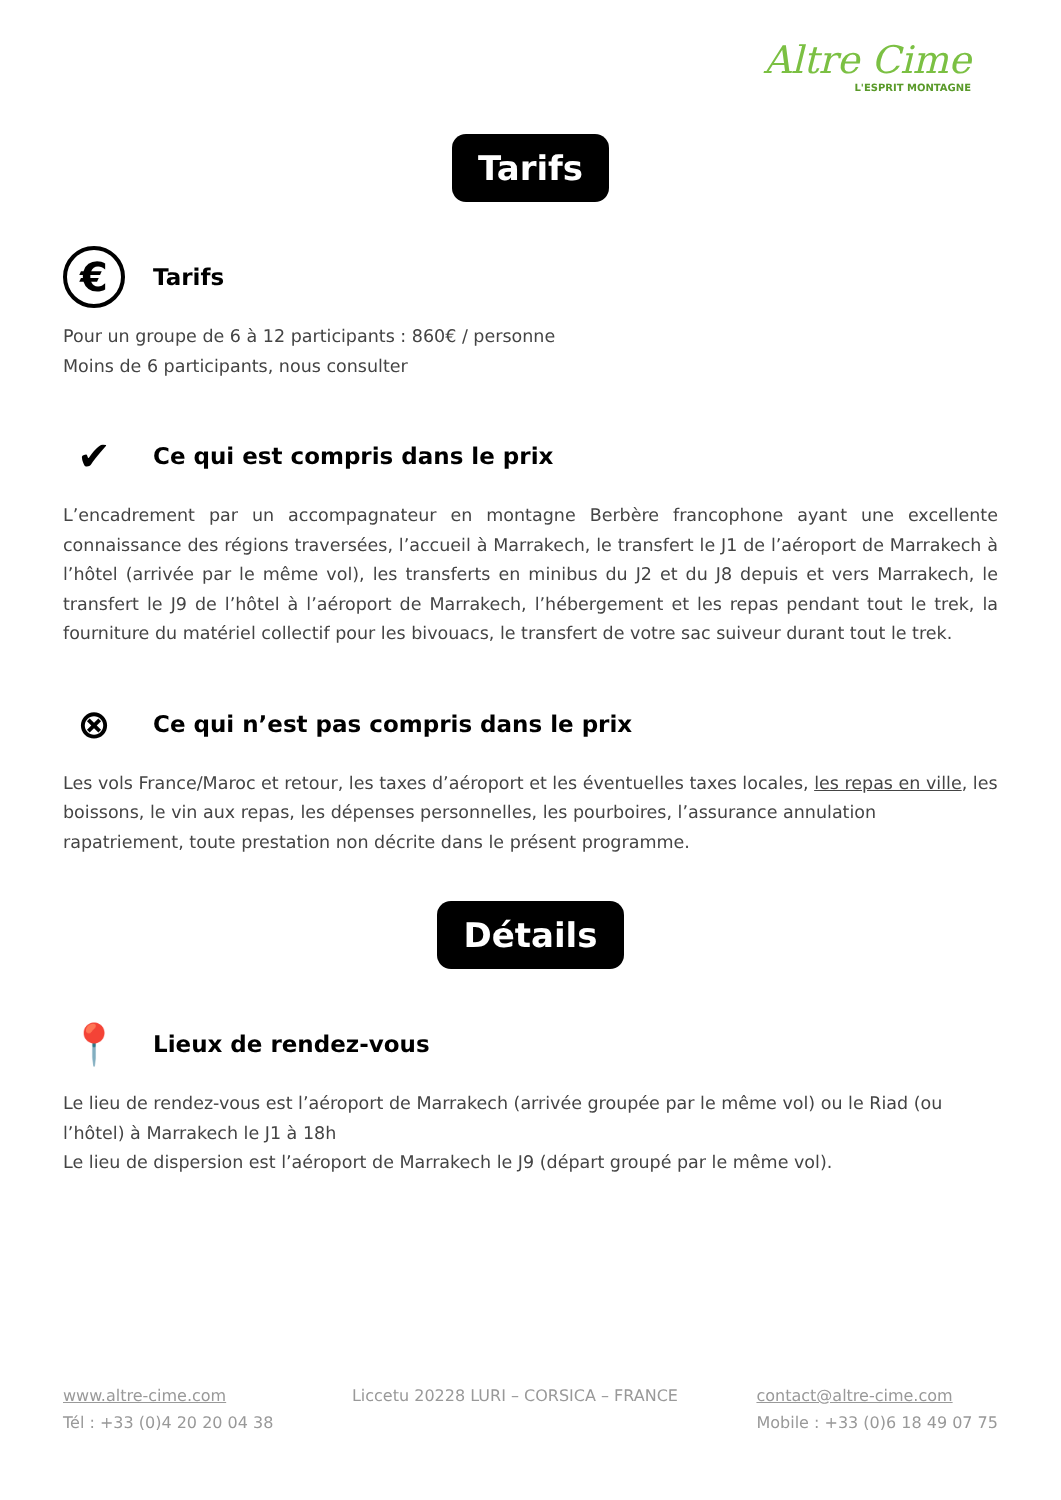Altre Cime
L'ESPRIT MONTAGNE
Tarifs
€ Tarifs
Pour un groupe de 6 à 12 participants : 860€ / personne
Moins de 6 participants, nous consulter
✔ Ce qui est compris dans le prix
L’encadrement par un accompagnateur en montagne Berbère francophone ayant une excellente connaissance des régions traversées, l’accueil à Marrakech, le transfert le J1 de l’aéroport de Marrakech à l’hôtel (arrivée par le même vol), les transferts en minibus du J2 et du J8 depuis et vers Marrakech, le transfert le J9 de l’hôtel à l’aéroport de Marrakech, l’hébergement et les repas pendant tout le trek, la fourniture du matériel collectif pour les bivouacs, le transfert de votre sac suiveur durant tout le trek.
⊗ Ce qui n’est pas compris dans le prix
Les vols France/Maroc et retour, les taxes d’aéroport et les éventuelles taxes locales, les repas en ville, les boissons, le vin aux repas, les dépenses personnelles, les pourboires, l’assurance annulation rapatriement, toute prestation non décrite dans le présent programme.
Détails
📍 Lieux de rendez-vous
Le lieu de rendez-vous est l’aéroport de Marrakech (arrivée groupée par le même vol) ou le Riad (ou l’hôtel) à Marrakech le J1 à 18h
Le lieu de dispersion est l’aéroport de Marrakech le J9 (départ groupé par le même vol).
www.altre-cime.com
Tél : +33 (0)4 20 20 04 38
Liccetu 20228 LURI – CORSICA – FRANCE
contact@altre-cime.com
Mobile : +33 (0)6 18 49 07 75